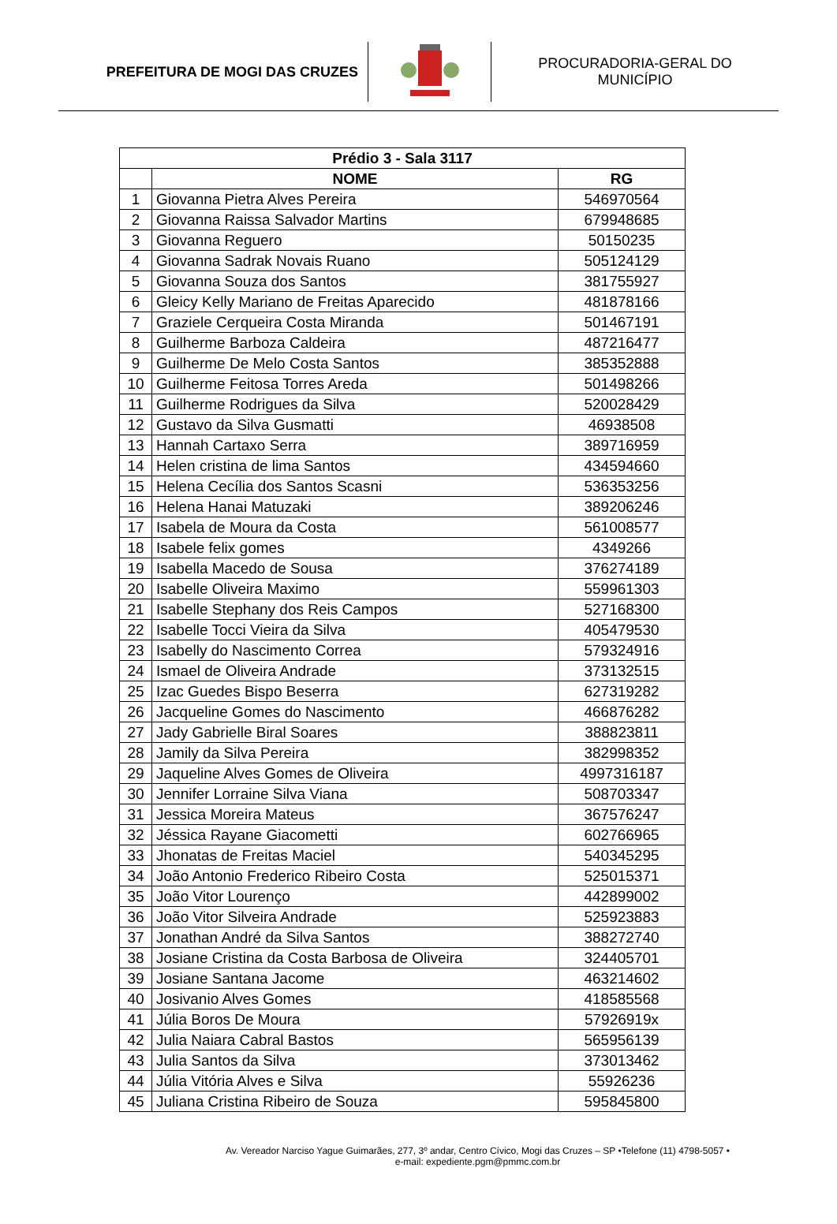PREFEITURA DE MOGI DAS CRUZES
PROCURADORIA-GERAL DO
MUNICÍPIO
| Prédio 3 - Sala 3117 | | |
| --- | --- | --- |
| | NOME | RG |
| 1 | Giovanna Pietra Alves Pereira | 546970564 |
| 2 | Giovanna Raissa Salvador Martins | 679948685 |
| 3 | Giovanna Reguero | 50150235 |
| 4 | Giovanna Sadrak Novais Ruano | 505124129 |
| 5 | Giovanna Souza dos Santos | 381755927 |
| 6 | Gleicy Kelly Mariano de Freitas Aparecido | 481878166 |
| 7 | Graziele Cerqueira Costa Miranda | 501467191 |
| 8 | Guilherme Barboza Caldeira | 487216477 |
| 9 | Guilherme De Melo Costa Santos | 385352888 |
| 10 | Guilherme Feitosa Torres Areda | 501498266 |
| 11 | Guilherme Rodrigues da Silva | 520028429 |
| 12 | Gustavo da Silva Gusmatti | 46938508 |
| 13 | Hannah Cartaxo Serra | 389716959 |
| 14 | Helen cristina de lima Santos | 434594660 |
| 15 | Helena Cecília dos Santos Scasni | 536353256 |
| 16 | Helena Hanai Matuzaki | 389206246 |
| 17 | Isabela de Moura da Costa | 561008577 |
| 18 | Isabele felix gomes | 4349266 |
| 19 | Isabella Macedo de Sousa | 376274189 |
| 20 | Isabelle Oliveira Maximo | 559961303 |
| 21 | Isabelle Stephany dos Reis Campos | 527168300 |
| 22 | Isabelle Tocci Vieira da Silva | 405479530 |
| 23 | Isabelly do Nascimento Correa | 579324916 |
| 24 | Ismael de Oliveira Andrade | 373132515 |
| 25 | Izac Guedes Bispo Beserra | 627319282 |
| 26 | Jacqueline Gomes do Nascimento | 466876282 |
| 27 | Jady Gabrielle Biral Soares | 388823811 |
| 28 | Jamily da Silva Pereira | 382998352 |
| 29 | Jaqueline Alves Gomes de Oliveira | 4997316187 |
| 30 | Jennifer Lorraine Silva Viana | 508703347 |
| 31 | Jessica Moreira Mateus | 367576247 |
| 32 | Jéssica Rayane Giacometti | 602766965 |
| 33 | Jhonatas de Freitas Maciel | 540345295 |
| 34 | João Antonio Frederico Ribeiro Costa | 525015371 |
| 35 | João Vitor Lourenço | 442899002 |
| 36 | João Vitor Silveira Andrade | 525923883 |
| 37 | Jonathan André da Silva Santos | 388272740 |
| 38 | Josiane Cristina da Costa Barbosa de Oliveira | 324405701 |
| 39 | Josiane Santana Jacome | 463214602 |
| 40 | Josivanio Alves Gomes | 418585568 |
| 41 | Júlia Boros De Moura | 57926919x |
| 42 | Julia Naiara Cabral Bastos | 565956139 |
| 43 | Julia Santos da Silva | 373013462 |
| 44 | Júlia Vitória Alves e Silva | 55926236 |
| 45 | Juliana Cristina Ribeiro de Souza | 595845800 |
Av. Vereador Narciso Yague Guimarães, 277, 3º andar, Centro Cívico, Mogi das Cruzes – SP •Telefone (11) 4798-5057 •
e-mail: expediente.pgm@pmmc.com.br